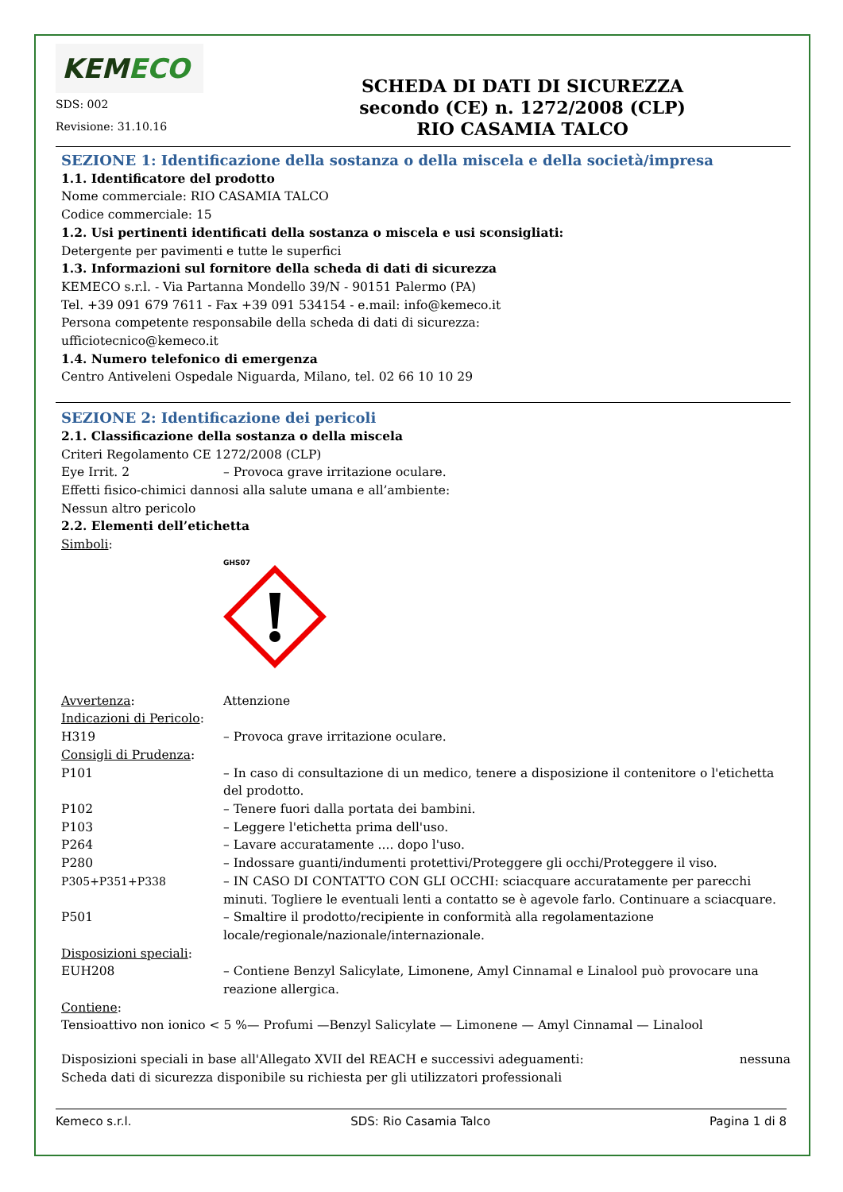KEMECO
SDS: 002
Revisione: 31.10.16
SCHEDA DI DATI DI SICUREZZA
secondo (CE) n. 1272/2008 (CLP)
RIO CASAMIA TALCO
SEZIONE 1: Identificazione della sostanza o della miscela e della società/impresa
1.1. Identificatore del prodotto
Nome commerciale: RIO CASAMIA TALCO
Codice commerciale: 15
1.2. Usi pertinenti identificati della sostanza o miscela e usi sconsigliati:
Detergente per pavimenti e tutte le superfici
1.3. Informazioni sul fornitore della scheda di dati di sicurezza
KEMECO s.r.l. - Via Partanna Mondello 39/N - 90151 Palermo (PA)
Tel. +39 091 679 7611 - Fax +39 091 534154 - e.mail: info@kemeco.it
Persona competente responsabile della scheda di dati di sicurezza:
ufficiotecnico@kemeco.it
1.4. Numero telefonico di emergenza
Centro Antiveleni Ospedale Niguarda, Milano, tel. 02 66 10 10 29
SEZIONE 2: Identificazione dei pericoli
2.1. Classificazione della sostanza o della miscela
Criteri Regolamento CE 1272/2008 (CLP)
Eye Irrit. 2 – Provoca grave irritazione oculare.
Effetti fisico-chimici dannosi alla salute umana e all’ambiente:
Nessun altro pericolo
2.2. Elementi dell’etichetta
Simboli:
GHS07
Avvertenza: Attenzione
Indicazioni di Pericolo:
H319 – Provoca grave irritazione oculare.
Consigli di Prudenza:
P101 – In caso di consultazione di un medico, tenere a disposizione il contenitore o l'etichetta del prodotto.
P102 – Tenere fuori dalla portata dei bambini.
P103 – Leggere l'etichetta prima dell'uso.
P264 – Lavare accuratamente .... dopo l'uso.
P280 – Indossare guanti/indumenti protettivi/Proteggere gli occhi/Proteggere il viso.
P305+P351+P338 – IN CASO DI CONTATTO CON GLI OCCHI: sciacquare accuratamente per parecchi minuti. Togliere le eventuali lenti a contatto se è agevole farlo. Continuare a sciacquare.
P501 – Smaltire il prodotto/recipiente in conformità alla regolamentazione locale/regionale/nazionale/internazionale.
Disposizioni speciali:
EUH208 – Contiene Benzyl Salicylate, Limonene, Amyl Cinnamal e Linalool può provocare una reazione allergica.
Contiene:
Tensioattivo non ionico < 5 %— Profumi —Benzyl Salicylate — Limonene — Amyl Cinnamal — Linalool
Disposizioni speciali in base all'Allegato XVII del REACH e successivi adeguamenti:
nessuna
Scheda dati di sicurezza disponibile su richiesta per gli utilizzatori professionali
Kemeco s.r.l. SDS: Rio Casamia Talco Pagina 1 di 8